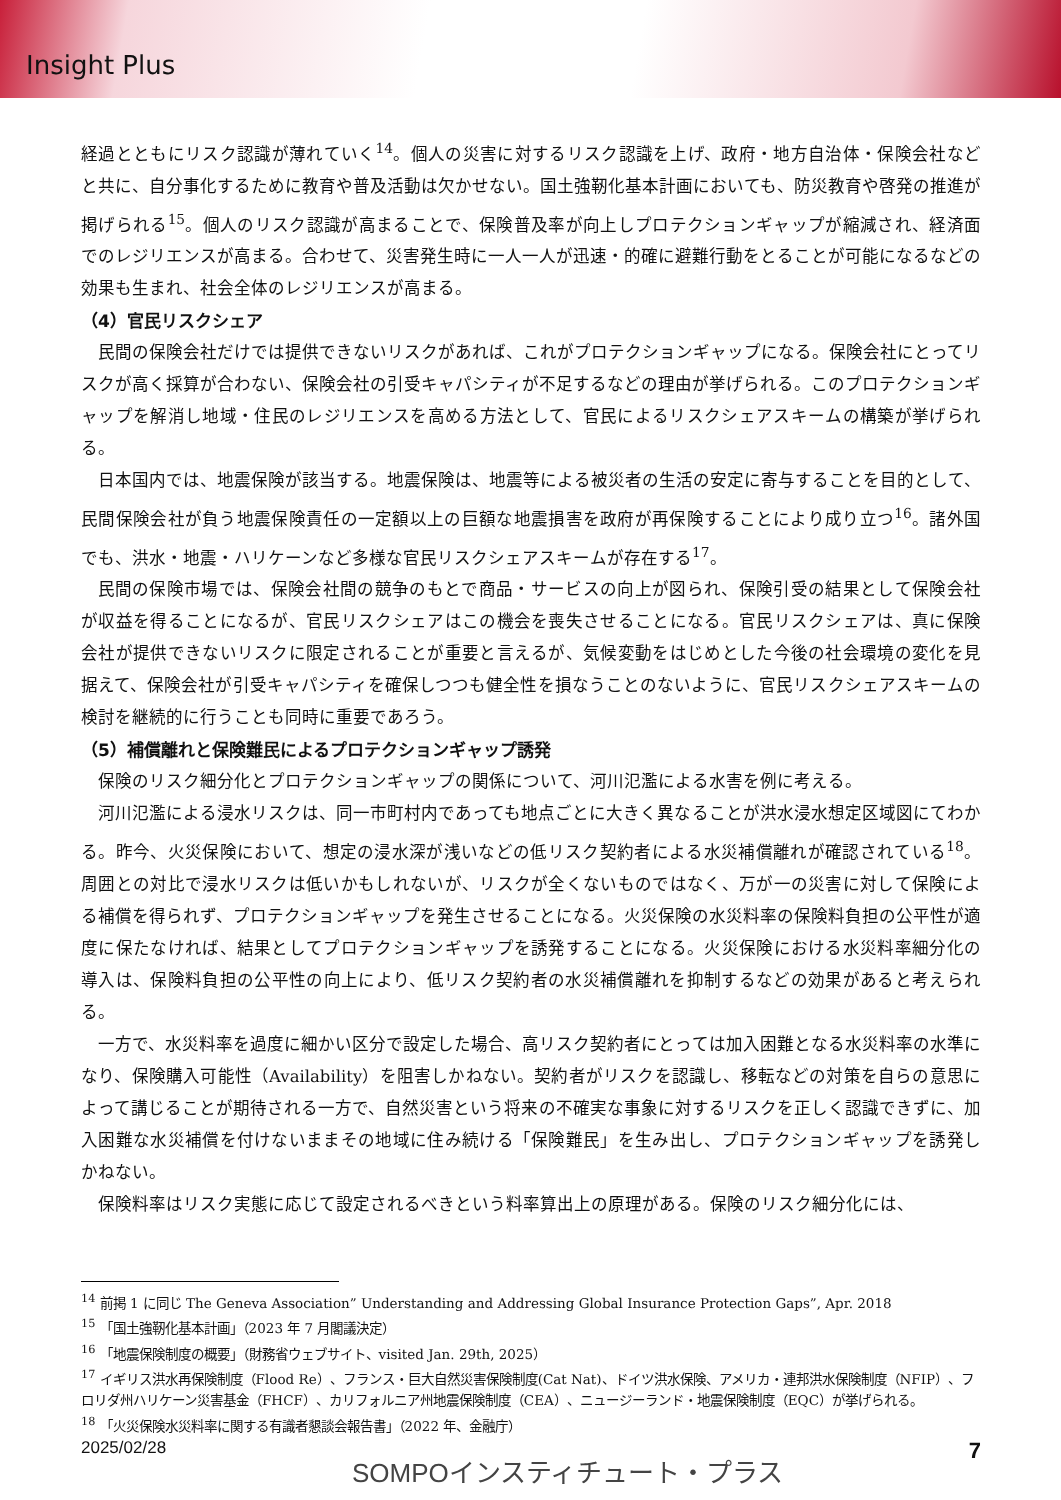Insight Plus
経過とともにリスク認識が薄れていく<sup>14</sup>。個人の災害に対するリスク認識を上げ、政府・地方自治体・保険会社などと共に、自分事化するために教育や普及活動は欠かせない。国土強靭化基本計画においても、防災教育や啓発の推進が掲げられる<sup>15</sup>。個人のリスク認識が高まることで、保険普及率が向上しプロテクションギャップが縮減され、経済面でのレジリエンスが高まる。合わせて、災害発生時に一人一人が迅速・的確に避難行動をとることが可能になるなどの効果も生まれ、社会全体のレジリエンスが高まる。
（4）官民リスクシェア
民間の保険会社だけでは提供できないリスクがあれば、これがプロテクションギャップになる。保険会社にとってリスクが高く採算が合わない、保険会社の引受キャパシティが不足するなどの理由が挙げられる。このプロテクションギャップを解消し地域・住民のレジリエンスを高める方法として、官民によるリスクシェアスキームの構築が挙げられる。
日本国内では、地震保険が該当する。地震保険は、地震等による被災者の生活の安定に寄与することを目的として、民間保険会社が負う地震保険責任の一定額以上の巨額な地震損害を政府が再保険することにより成り立つ<sup>16</sup>。諸外国でも、洪水・地震・ハリケーンなど多様な官民リスクシェアスキームが存在する<sup>17</sup>。
民間の保険市場では、保険会社間の競争のもとで商品・サービスの向上が図られ、保険引受の結果として保険会社が収益を得ることになるが、官民リスクシェアはこの機会を喪失させることになる。官民リスクシェアは、真に保険会社が提供できないリスクに限定されることが重要と言えるが、気候変動をはじめとした今後の社会環境の変化を見据えて、保険会社が引受キャパシティを確保しつつも健全性を損なうことのないように、官民リスクシェアスキームの検討を継続的に行うことも同時に重要であろう。
（5）補償離れと保険難民によるプロテクションギャップ誘発
保険のリスク細分化とプロテクションギャップの関係について、河川氾濫による水害を例に考える。
河川氾濫による浸水リスクは、同一市町村内であっても地点ごとに大きく異なることが洪水浸水想定区域図にてわかる。昨今、火災保険において、想定の浸水深が浅いなどの低リスク契約者による水災補償離れが確認されている<sup>18</sup>。周囲との対比で浸水リスクは低いかもしれないが、リスクが全くないものではなく、万が一の災害に対して保険による補償を得られず、プロテクションギャップを発生させることになる。火災保険の水災料率の保険料負担の公平性が適度に保たなければ、結果としてプロテクションギャップを誘発することになる。火災保険における水災料率細分化の導入は、保険料負担の公平性の向上により、低リスク契約者の水災補償離れを抑制するなどの効果があると考えられる。
一方で、水災料率を過度に細かい区分で設定した場合、高リスク契約者にとっては加入困難となる水災料率の水準になり、保険購入可能性（Availability）を阻害しかねない。契約者がリスクを認識し、移転などの対策を自らの意思によって講じることが期待される一方で、自然災害という将来の不確実な事象に対するリスクを正しく認識できずに、加入困難な水災補償を付けないままその地域に住み続ける「保険難民」を生み出し、プロテクションギャップを誘発しかねない。
保険料率はリスク実態に応じて設定されるべきという料率算出上の原理がある。保険のリスク細分化には、
<sup>14</sup> 前掲 1 に同じ The Geneva Association” Understanding and Addressing Global Insurance Protection Gaps”, Apr. 2018
<sup>15</sup> 「国土強靭化基本計画」（2023 年 7 月閣議決定）
<sup>16</sup> 「地震保険制度の概要」（財務省ウェブサイト、visited Jan. 29th, 2025）
<sup>17</sup> イギリス洪水再保険制度（Flood Re）、フランス・巨大自然災害保険制度(Cat Nat)、ドイツ洪水保険、アメリカ・連邦洪水保険制度（NFIP）、フロリダ州ハリケーン災害基金（FHCF）、カリフォルニア州地震保険制度（CEA）、ニュージーランド・地震保険制度（EQC）が挙げられる。
<sup>18</sup> 「火災保険水災料率に関する有識者懇談会報告書」（2022 年、金融庁）
2025/02/28 SOMPOインスティチュート・プラス 7